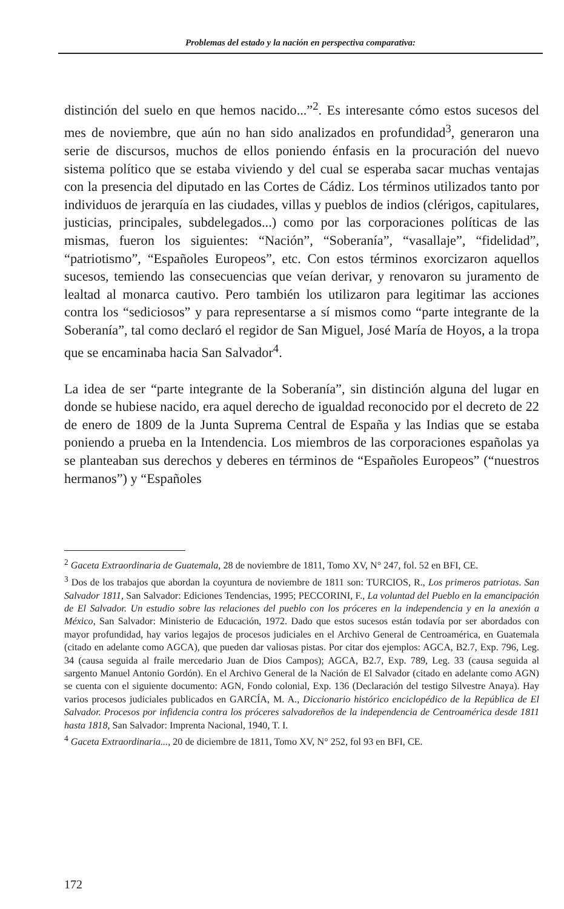Problemas del estado y la nación en perspectiva comparativa:
distinción del suelo en que hemos nacido...”<sup>2</sup>. Es interesante cómo estos sucesos del mes de noviembre, que aún no han sido analizados en profundidad<sup>3</sup>, generaron una serie de discursos, muchos de ellos poniendo énfasis en la procuración del nuevo sistema político que se estaba viviendo y del cual se esperaba sacar muchas ventajas con la presencia del diputado en las Cortes de Cádiz. Los términos utilizados tanto por individuos de jerarquía en las ciudades, villas y pueblos de indios (clérigos, capitulares, justicias, principales, subdelegados...) como por las corporaciones políticas de las mismas, fueron los siguientes: “Nación”, “Soberanía”, “vasallaje”, “fidelidad”, “patriotismo”, “Españoles Europeos”, etc. Con estos términos exorcizaron aquellos sucesos, temiendo las consecuencias que veían derivar, y renovaron su juramento de lealtad al monarca cautivo. Pero también los utilizaron para legitimar las acciones contra los “sediciosos” y para representarse a sí mismos como “parte integrante de la Soberanía”, tal como declaró el regidor de San Miguel, José María de Hoyos, a la tropa que se encaminaba hacia San Salvador<sup>4</sup>.
La idea de ser “parte integrante de la Soberanía”, sin distinción alguna del lugar en donde se hubiese nacido, era aquel derecho de igualdad reconocido por el decreto de 22 de enero de 1809 de la Junta Suprema Central de España y las Indias que se estaba poniendo a prueba en la Intendencia. Los miembros de las corporaciones españolas ya se planteaban sus derechos y deberes en términos de “Españoles Europeos” (“nuestros hermanos”) y “Españoles
<sup>2</sup> Gaceta Extraordinaria de Guatemala, 28 de noviembre de 1811, Tomo XV, N° 247, fol. 52 en BFI, CE.
<sup>3</sup> Dos de los trabajos que abordan la coyuntura de noviembre de 1811 son: TURCIOS, R., Los primeros patriotas. San Salvador 1811, San Salvador: Ediciones Tendencias, 1995; PECCORINI, F., La voluntad del Pueblo en la emancipación de El Salvador. Un estudio sobre las relaciones del pueblo con los próceres en la independencia y en la anexión a México, San Salvador: Ministerio de Educación, 1972. Dado que estos sucesos están todavía por ser abordados con mayor profundidad, hay varios legajos de procesos judiciales en el Archivo General de Centroamérica, en Guatemala (citado en adelante como AGCA), que pueden dar valiosas pistas. Por citar dos ejemplos: AGCA, B2.7, Exp. 796, Leg. 34 (causa seguida al fraile mercedario Juan de Dios Campos); AGCA, B2.7, Exp. 789, Leg. 33 (causa seguida al sargento Manuel Antonio Gordón). En el Archivo General de la Nación de El Salvador (citado en adelante como AGN) se cuenta con el siguiente documento: AGN, Fondo colonial, Exp. 136 (Declaración del testigo Silvestre Anaya). Hay varios procesos judiciales publicados en GARCÍA, M. A., Diccionario histórico enciclopédico de la República de El Salvador. Procesos por infidencia contra los próceres salvadoreños de la independencia de Centroamérica desde 1811 hasta 1818, San Salvador: Imprenta Nacional, 1940, T. I.
<sup>4</sup> Gaceta Extraordinaria..., 20 de diciembre de 1811, Tomo XV, N° 252, fol 93 en BFI, CE.
172